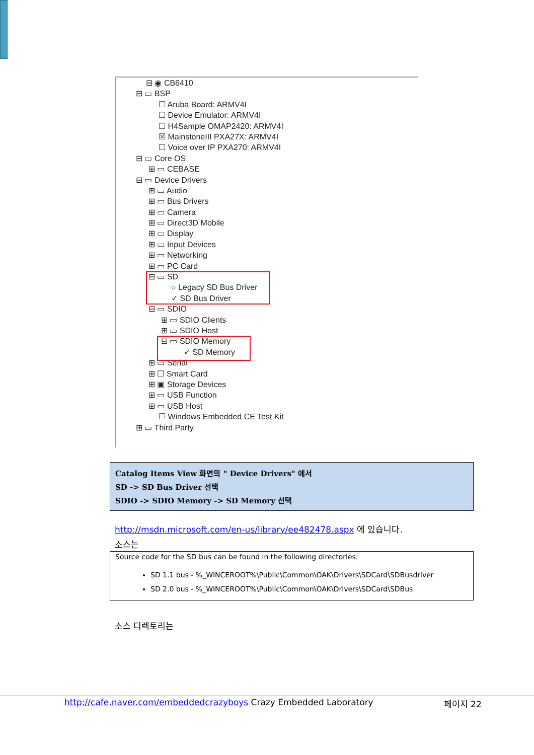⊟ ◉ CB6410
⊟ ▭ BSP
☐ Aruba Board: ARMV4I
☐ Device Emulator: ARMV4I
☐ H4Sample OMAP2420: ARMV4I
☒ MainstoneIII PXA27X: ARMV4I
☐ Voice over IP PXA270: ARMV4I
⊟ ▭ Core OS
⊞ ▭ CEBASE
⊟ ▭ Device Drivers
⊞ ▭ Audio
⊞ ▭ Bus Drivers
⊞ ▭ Camera
⊞ ▭ Direct3D Mobile
⊞ ▭ Display
⊞ ▭ Input Devices
⊞ ▭ Networking
⊞ ▭ PC Card
⊟ ▭ SD
○ Legacy SD Bus Driver
✓ SD Bus Driver
⊟ ▭ SDIO
⊞ ▭ SDIO Clients
⊞ ▭ SDIO Host
⊟ ▭ SDIO Memory
✓ SD Memory
⊞ ▭ Serial
⊞ ☐ Smart Card
⊞ ▣ Storage Devices
⊞ ▭ USB Function
⊞ ▭ USB Host
☐ Windows Embedded CE Test Kit
⊞ ▭ Third Party
Catalog Items View 화면의 " Device Drivers" 에서
SD -> SD Bus Driver 선택
SDIO -> SDIO Memory -> SD Memory 선택
http://msdn.microsoft.com/en-us/library/ee482478.aspx 에 있습니다.
소스는
Source code for the SD bus can be found in the following directories:
SD 1.1 bus - %_WINCEROOT%\Public\Common\OAK\Drivers\SDCard\SDBusdriver
SD 2.0 bus - %_WINCEROOT%\Public\Common\OAK\Drivers\SDCard\SDBus
소스 디렉토리는
http://cafe.naver.com/embeddedcrazyboys Crazy Embedded Laboratory 페이지 22